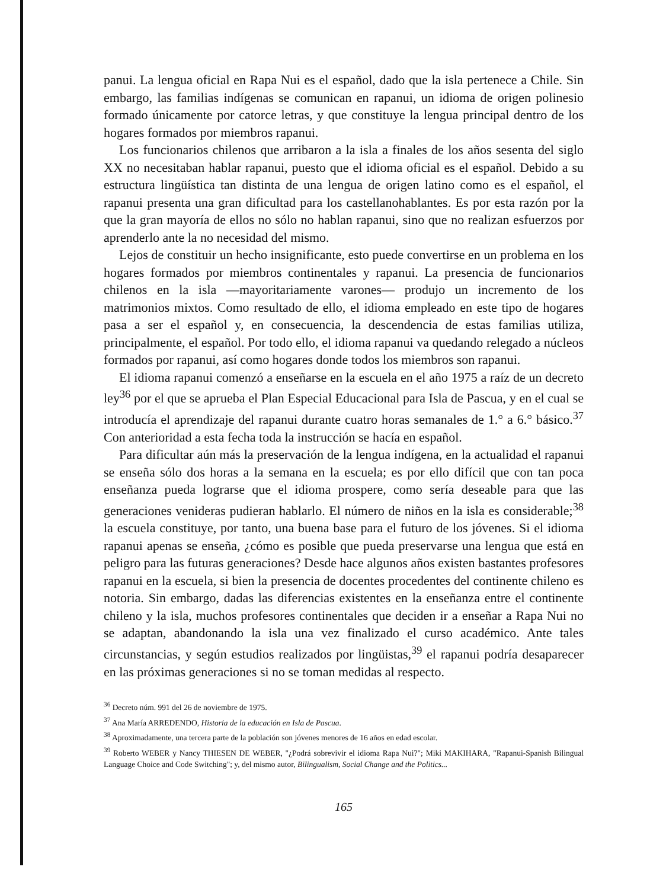panui. La lengua oficial en Rapa Nui es el español, dado que la isla pertenece a Chile. Sin embargo, las familias indígenas se comunican en rapanui, un idioma de origen polinesio formado únicamente por catorce letras, y que constituye la lengua principal dentro de los hogares formados por miembros rapanui.
Los funcionarios chilenos que arribaron a la isla a finales de los años sesenta del siglo XX no necesitaban hablar rapanui, puesto que el idioma oficial es el español. Debido a su estructura lingüística tan distinta de una lengua de origen latino como es el español, el rapanui presenta una gran dificultad para los castellanohablantes. Es por esta razón por la que la gran mayoría de ellos no sólo no hablan rapanui, sino que no realizan esfuerzos por aprenderlo ante la no necesidad del mismo.
Lejos de constituir un hecho insignificante, esto puede convertirse en un problema en los hogares formados por miembros continentales y rapanui. La presencia de funcionarios chilenos en la isla —mayoritariamente varones— produjo un incremento de los matrimonios mixtos. Como resultado de ello, el idioma empleado en este tipo de hogares pasa a ser el español y, en consecuencia, la descendencia de estas familias utiliza, principalmente, el español. Por todo ello, el idioma rapanui va quedando relegado a núcleos formados por rapanui, así como hogares donde todos los miembros son rapanui.
El idioma rapanui comenzó a enseñarse en la escuela en el año 1975 a raíz de un decreto ley<sup>36</sup> por el que se aprueba el Plan Especial Educacional para Isla de Pascua, y en el cual se introducía el aprendizaje del rapanui durante cuatro horas semanales de 1.° a 6.° básico.<sup>37</sup> Con anterioridad a esta fecha toda la instrucción se hacía en español.
Para dificultar aún más la preservación de la lengua indígena, en la actualidad el rapanui se enseña sólo dos horas a la semana en la escuela; es por ello difícil que con tan poca enseñanza pueda lograrse que el idioma prospere, como sería deseable para que las generaciones venideras pudieran hablarlo. El número de niños en la isla es considerable;<sup>38</sup> la escuela constituye, por tanto, una buena base para el futuro de los jóvenes. Si el idioma rapanui apenas se enseña, ¿cómo es posible que pueda preservarse una lengua que está en peligro para las futuras generaciones? Desde hace algunos años existen bastantes profesores rapanui en la escuela, si bien la presencia de docentes procedentes del continente chileno es notoria. Sin embargo, dadas las diferencias existentes en la enseñanza entre el continente chileno y la isla, muchos profesores continentales que deciden ir a enseñar a Rapa Nui no se adaptan, abandonando la isla una vez finalizado el curso académico. Ante tales circunstancias, y según estudios realizados por lingüistas,<sup>39</sup> el rapanui podría desaparecer en las próximas generaciones si no se toman medidas al respecto.
<sup>36</sup> Decreto núm. 991 del 26 de noviembre de 1975.
<sup>37</sup> Ana María ARREDENDO, Historia de la educación en Isla de Pascua.
<sup>38</sup> Aproximadamente, una tercera parte de la población son jóvenes menores de 16 años en edad escolar.
<sup>39</sup> Roberto WEBER y Nancy THIESEN DE WEBER, "¿Podrá sobrevivir el idioma Rapa Nui?"; Miki MAKIHARA, "Rapanui-Spanish Bilingual Language Choice and Code Switching"; y, del mismo autor, Bilingualism, Social Change and the Politics...
165